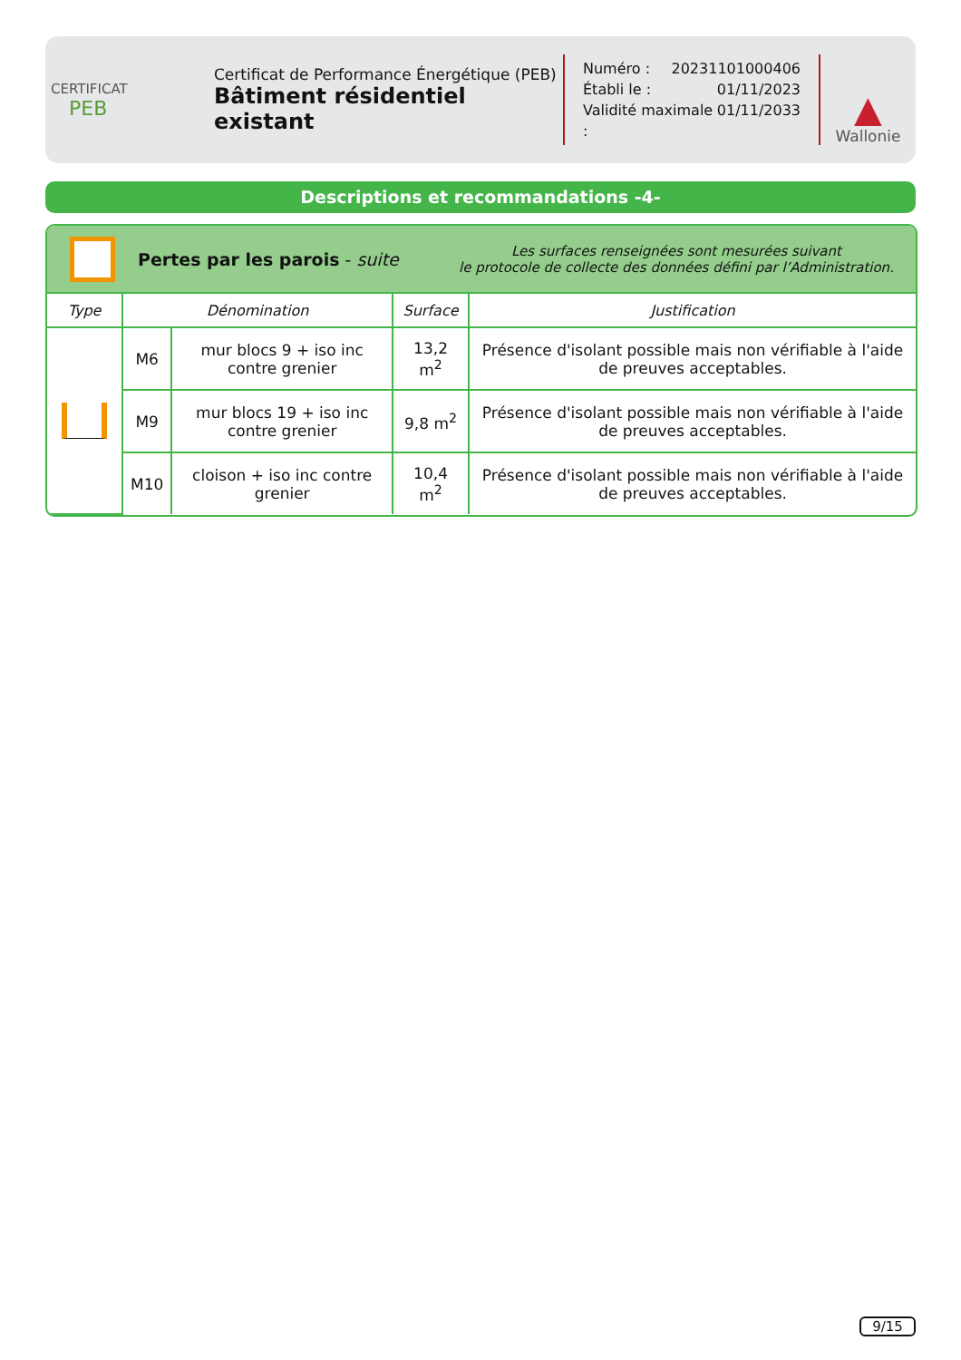CERTIFICAT
PEB
Certificat de Performance Énergétique (PEB)
Bâtiment résidentiel existant
Numéro : 20231101000406
Établi le : 01/11/2023
Validité maximale : 01/11/2033
▲
Wallonie
Descriptions et recommandations -4-
Pertes par les parois - suite
Les surfaces renseignées sont mesurées suivant
le protocole de collecte des données défini par l’Administration.
| Type | Dénomination | | Surface | Justification |
| --- | --- | --- | --- | --- |
| | M6 | mur blocs 9 + iso inc contre grenier | 13,2 m<sup>2</sup> | Présence d'isolant possible mais non vérifiable à l'aide de preuves acceptables. |
| | M9 | mur blocs 19 + iso inc contre grenier | 9,8 m<sup>2</sup> | Présence d'isolant possible mais non vérifiable à l'aide de preuves acceptables. |
| | M10 | cloison + iso inc contre grenier | 10,4 m<sup>2</sup> | Présence d'isolant possible mais non vérifiable à l'aide de preuves acceptables. |
9/15